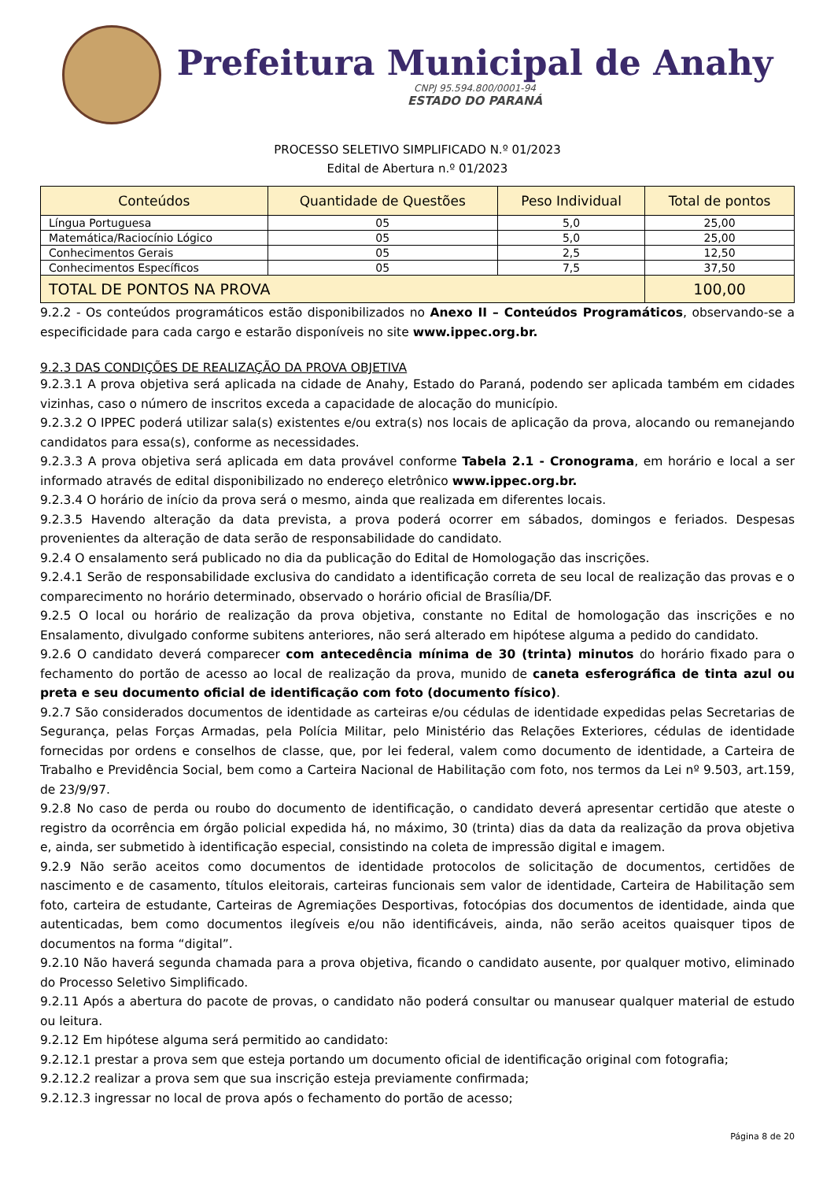Prefeitura Municipal de Anahy
CNPJ 95.594.800/0001-94
ESTADO DO PARANÁ
PROCESSO SELETIVO SIMPLIFICADO N.º 01/2023
Edital de Abertura n.º 01/2023
| Conteúdos | Quantidade de Questões | Peso Individual | Total de pontos |
| --- | --- | --- | --- |
| Língua Portuguesa | 05 | 5,0 | 25,00 |
| Matemática/Raciocínio Lógico | 05 | 5,0 | 25,00 |
| Conhecimentos Gerais | 05 | 2,5 | 12,50 |
| Conhecimentos Específicos | 05 | 7,5 | 37,50 |
| TOTAL DE PONTOS NA PROVA | | | 100,00 |
9.2.2 - Os conteúdos programáticos estão disponibilizados no Anexo II – Conteúdos Programáticos, observando-se a especificidade para cada cargo e estarão disponíveis no site www.ippec.org.br.
9.2.3 DAS CONDIÇÕES DE REALIZAÇÃO DA PROVA OBJETIVA
9.2.3.1 A prova objetiva será aplicada na cidade de Anahy, Estado do Paraná, podendo ser aplicada também em cidades vizinhas, caso o número de inscritos exceda a capacidade de alocação do município.
9.2.3.2 O IPPEC poderá utilizar sala(s) existentes e/ou extra(s) nos locais de aplicação da prova, alocando ou remanejando candidatos para essa(s), conforme as necessidades.
9.2.3.3 A prova objetiva será aplicada em data provável conforme Tabela 2.1 - Cronograma, em horário e local a ser informado através de edital disponibilizado no endereço eletrônico www.ippec.org.br.
9.2.3.4 O horário de início da prova será o mesmo, ainda que realizada em diferentes locais.
9.2.3.5 Havendo alteração da data prevista, a prova poderá ocorrer em sábados, domingos e feriados. Despesas provenientes da alteração de data serão de responsabilidade do candidato.
9.2.4 O ensalamento será publicado no dia da publicação do Edital de Homologação das inscrições.
9.2.4.1 Serão de responsabilidade exclusiva do candidato a identificação correta de seu local de realização das provas e o comparecimento no horário determinado, observado o horário oficial de Brasília/DF.
9.2.5 O local ou horário de realização da prova objetiva, constante no Edital de homologação das inscrições e no Ensalamento, divulgado conforme subitens anteriores, não será alterado em hipótese alguma a pedido do candidato.
9.2.6 O candidato deverá comparecer com antecedência mínima de 30 (trinta) minutos do horário fixado para o fechamento do portão de acesso ao local de realização da prova, munido de caneta esferográfica de tinta azul ou preta e seu documento oficial de identificação com foto (documento físico).
9.2.7 São considerados documentos de identidade as carteiras e/ou cédulas de identidade expedidas pelas Secretarias de Segurança, pelas Forças Armadas, pela Polícia Militar, pelo Ministério das Relações Exteriores, cédulas de identidade fornecidas por ordens e conselhos de classe, que, por lei federal, valem como documento de identidade, a Carteira de Trabalho e Previdência Social, bem como a Carteira Nacional de Habilitação com foto, nos termos da Lei nº 9.503, art.159, de 23/9/97.
9.2.8 No caso de perda ou roubo do documento de identificação, o candidato deverá apresentar certidão que ateste o registro da ocorrência em órgão policial expedida há, no máximo, 30 (trinta) dias da data da realização da prova objetiva e, ainda, ser submetido à identificação especial, consistindo na coleta de impressão digital e imagem.
9.2.9 Não serão aceitos como documentos de identidade protocolos de solicitação de documentos, certidões de nascimento e de casamento, títulos eleitorais, carteiras funcionais sem valor de identidade, Carteira de Habilitação sem foto, carteira de estudante, Carteiras de Agremiações Desportivas, fotocópias dos documentos de identidade, ainda que autenticadas, bem como documentos ilegíveis e/ou não identificáveis, ainda, não serão aceitos quaisquer tipos de documentos na forma “digital”.
9.2.10 Não haverá segunda chamada para a prova objetiva, ficando o candidato ausente, por qualquer motivo, eliminado do Processo Seletivo Simplificado.
9.2.11 Após a abertura do pacote de provas, o candidato não poderá consultar ou manusear qualquer material de estudo ou leitura.
9.2.12 Em hipótese alguma será permitido ao candidato:
9.2.12.1 prestar a prova sem que esteja portando um documento oficial de identificação original com fotografia;
9.2.12.2 realizar a prova sem que sua inscrição esteja previamente confirmada;
9.2.12.3 ingressar no local de prova após o fechamento do portão de acesso;
Página 8 de 20